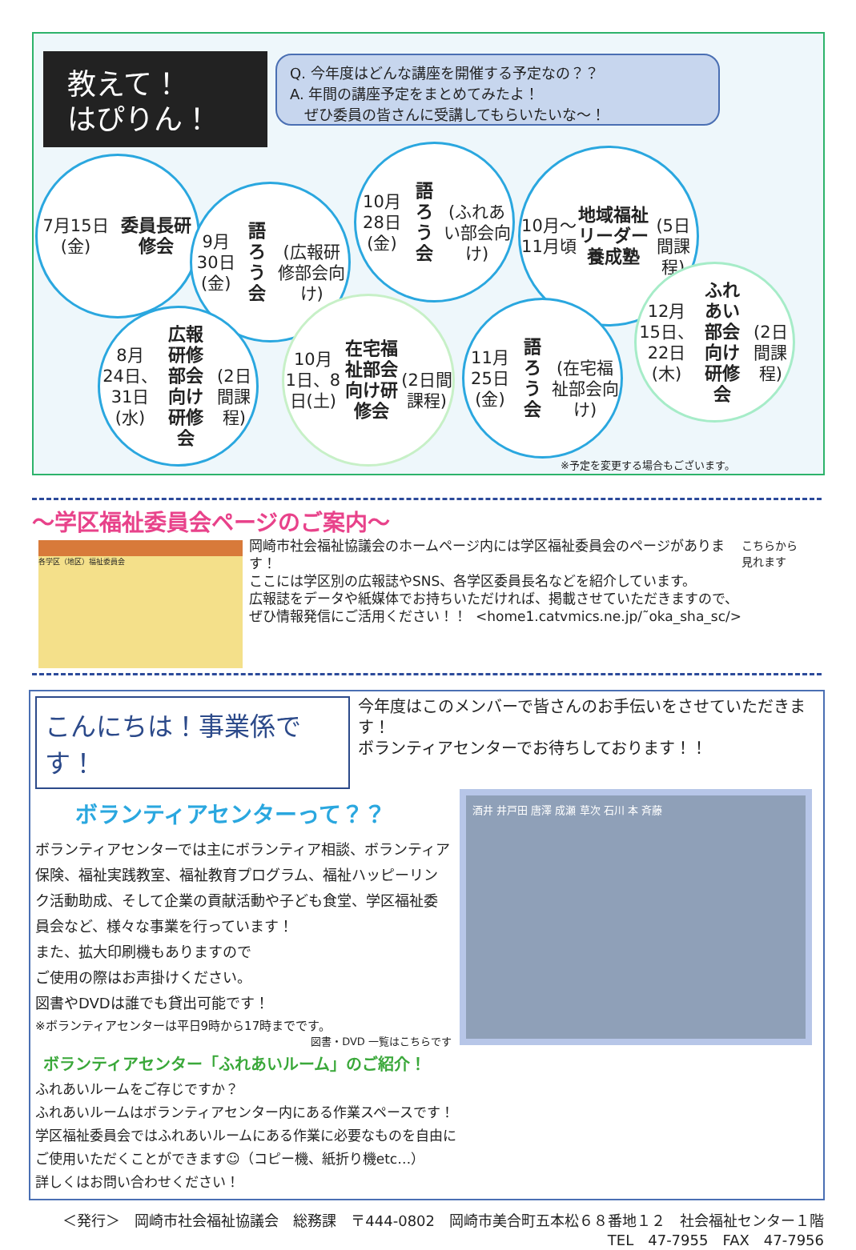教えて！
はぴりん！
Q. 今年度はどんな講座を開催する予定なの？？
A. 年間の講座予定をまとめてみたよ！
　ぜひ委員の皆さんに受講してもらいたいな～！
7月15日(金)
委員長研修会
9月30日(金)
語ろう会
(広報研修部会向け)
10月28日(金)
語ろう会
(ふれあい部会向け)
10月～11月頃
地域福祉リーダー
養成塾
(5日間課程)
8月
24日、31日(水)
広報研修部会
向け研修会
(2日間課程)
10月
1日、8日(土)
在宅福祉部会
向け研修会
(2日間課程)
11月25日(金)
語ろう会
(在宅福祉部会向け)
12月
15日、22日(木)
ふれあい部会
向け研修会
(2日間課程)
※予定を変更する場合もございます。
～学区福祉委員会ページのご案内～
各学区（地区）福祉委員会
岡崎市社会福祉協議会のホームページ内には学区福祉委員会のページがあります！
ここには学区別の広報誌やSNS、各学区委員長名などを紹介しています。
広報誌をデータや紙媒体でお持ちいただければ、掲載させていただきますので、ぜひ情報発信にご活用ください！！ <home1.catvmics.ne.jp/˜oka_sha_sc/>
こちらから
見れます
こんにちは！事業係です！
今年度はこのメンバーで皆さんのお手伝いをさせていただきます！
ボランティアセンターでお待ちしております！！
ボランティアセンターって？？
ボランティアセンターでは主にボランティア相談、ボランティア保険、福祉実践教室、福祉教育プログラム、福祉ハッピーリンク活動助成、そして企業の貢献活動や子ども食堂、学区福祉委員会など、様々な事業を行っています！
また、拡大印刷機もありますので
ご使用の際はお声掛けください。
図書やDVDは誰でも貸出可能です！
※ボランティアセンターは平日9時から17時までです。
図書・DVD 一覧はこちらです
酒井 井戸田 唐澤 成瀬 草次 石川 本 斉藤
ボランティアセンター「ふれあいルーム」のご紹介！
ふれあいルームをご存じですか？
ふれあいルームはボランティアセンター内にある作業スペースです！
学区福祉委員会ではふれあいルームにある作業に必要なものを自由に
ご使用いただくことができます☺（コピー機、紙折り機etc…）
詳しくはお問い合わせください！
＜発行＞　岡崎市社会福祉協議会　総務課　〒444-0802　岡崎市美合町五本松６８番地１２　社会福祉センター１階
TEL　47-7955　FAX　47-7956